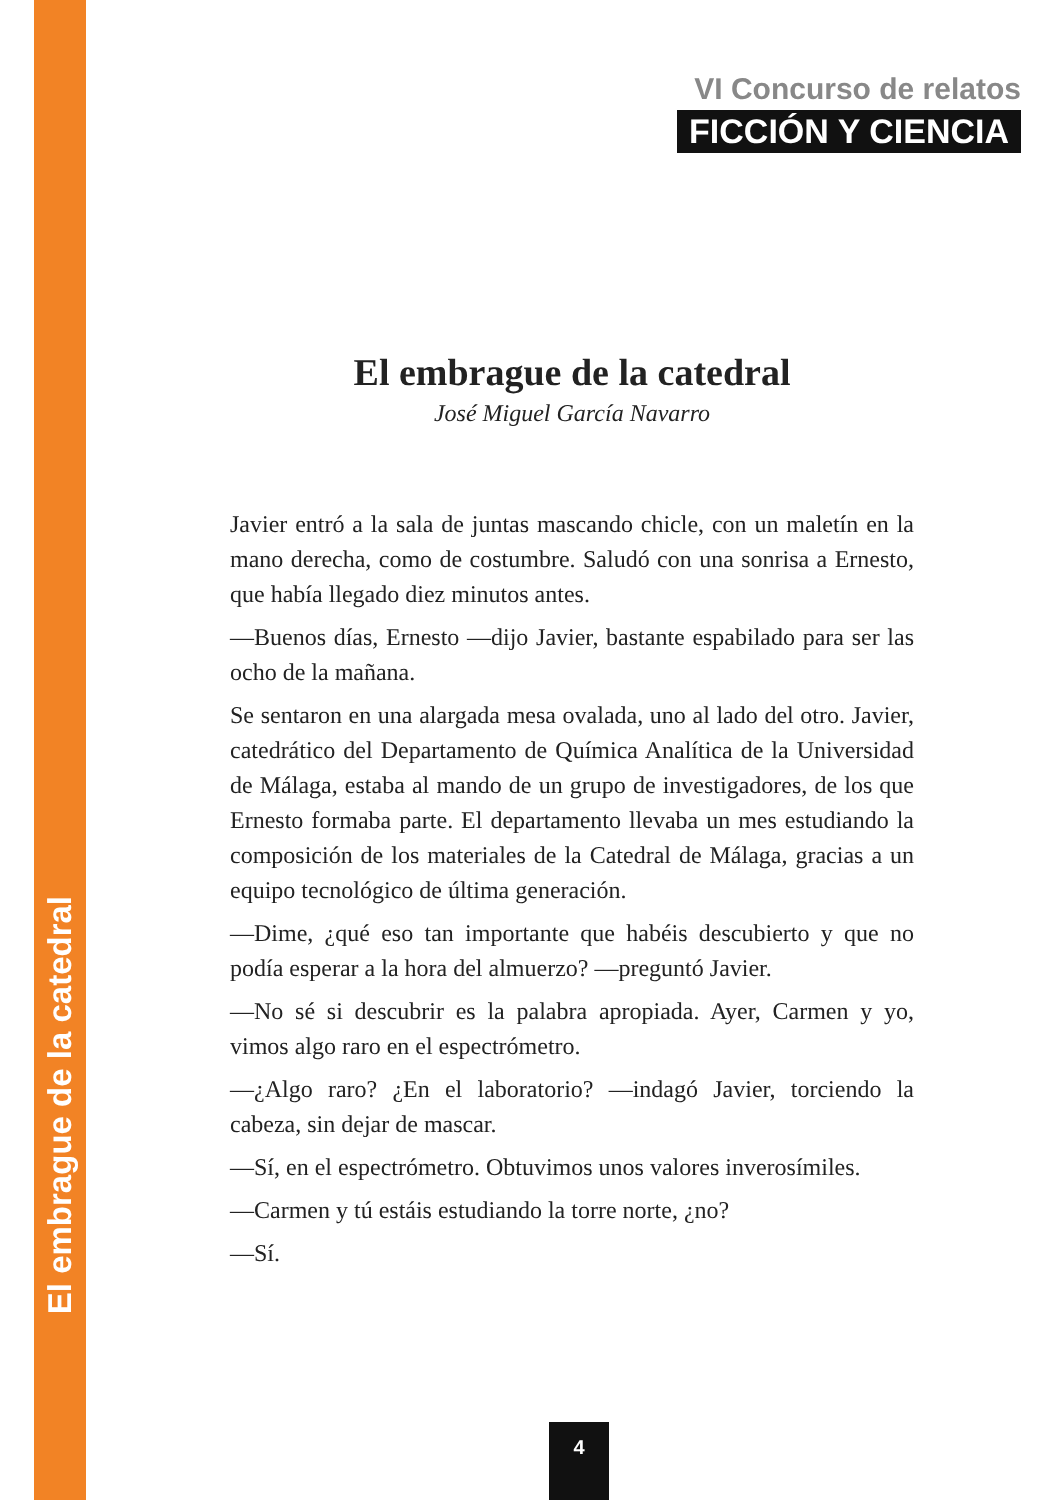El embrague de la catedral
VI Concurso de relatos
FICCIÓN Y CIENCIA
El embrague de la catedral
José Miguel García Navarro
Javier entró a la sala de juntas mascando chicle, con un maletín en la mano derecha, como de costumbre. Saludó con una sonrisa a Ernesto, que había llegado diez minutos antes.
—Buenos días, Ernesto —dijo Javier, bastante espabilado para ser las ocho de la mañana.
Se sentaron en una alargada mesa ovalada, uno al lado del otro. Javier, catedrático del Departamento de Química Analítica de la Universidad de Málaga, estaba al mando de un grupo de investigadores, de los que Ernesto formaba parte. El departamento llevaba un mes estudiando la composición de los materiales de la Catedral de Málaga, gracias a un equipo tecnológico de última generación.
—Dime, ¿qué eso tan importante que habéis descubierto y que no podía esperar a la hora del almuerzo? —preguntó Javier.
—No sé si descubrir es la palabra apropiada. Ayer, Carmen y yo, vimos algo raro en el espectrómetro.
—¿Algo raro? ¿En el laboratorio? —indagó Javier, torciendo la cabeza, sin dejar de mascar.
—Sí, en el espectrómetro. Obtuvimos unos valores inverosímiles.
—Carmen y tú estáis estudiando la torre norte, ¿no?
—Sí.
4